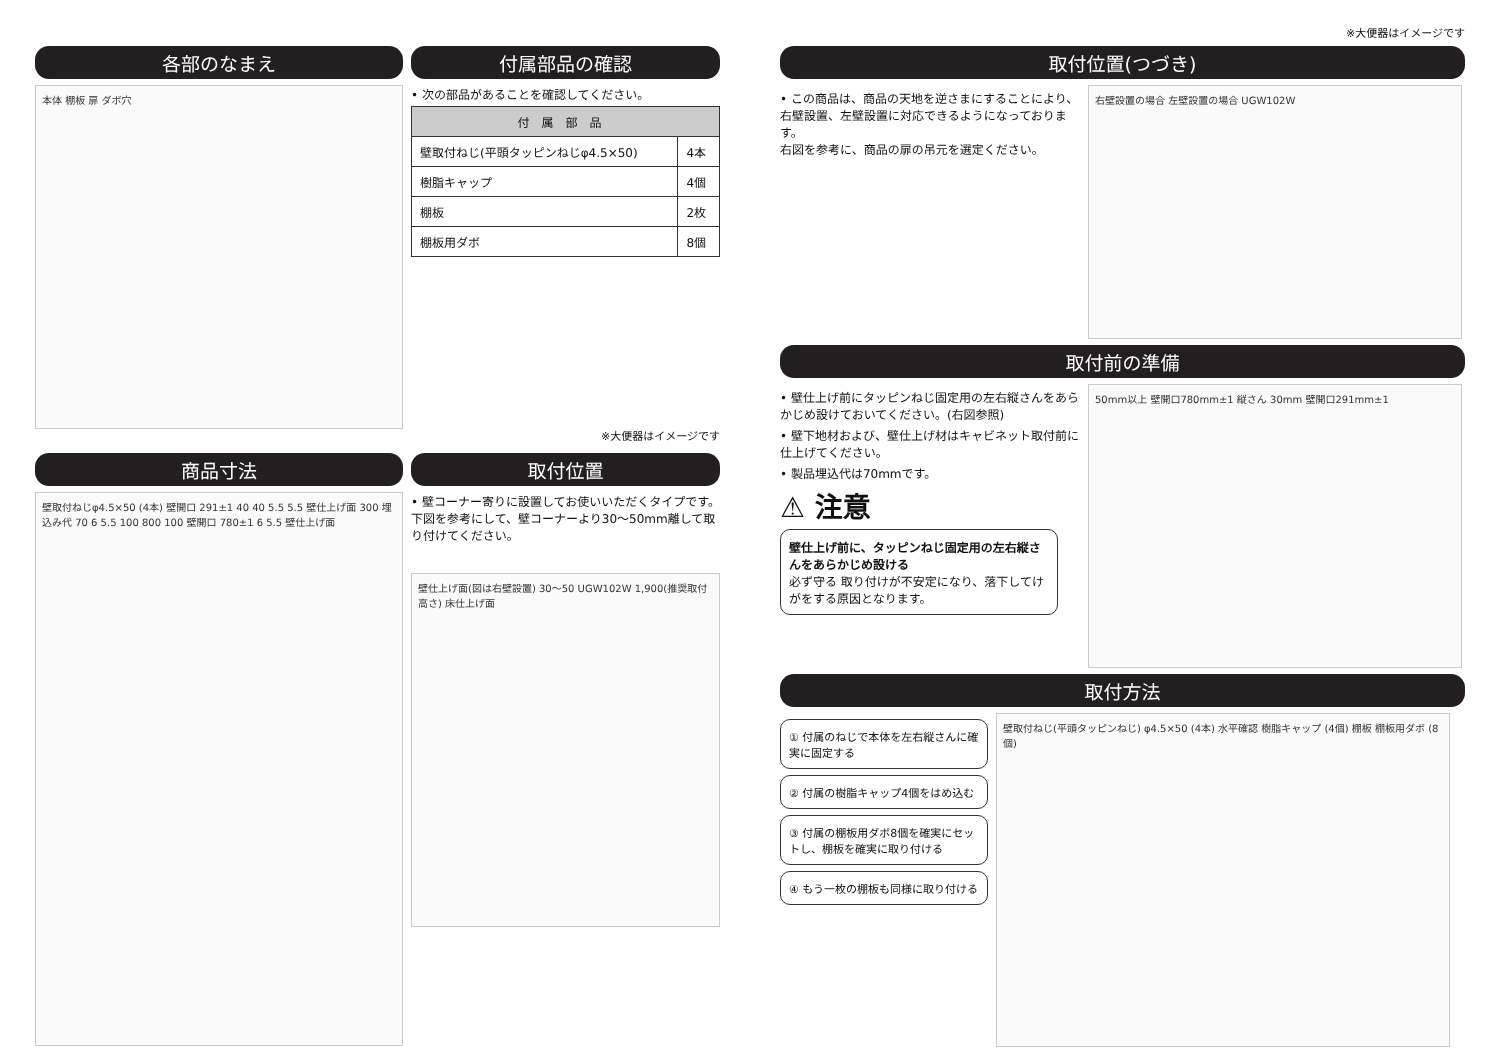各部のなまえ
本体 棚板 扉 ダボ穴
付属部品の確認
• 次の部品があることを確認してください。
| 付属部品 | |
| --- | --- |
| 壁取付ねじ(平頭タッピンねじφ4.5×50) | 4本 |
| 樹脂キャップ | 4個 |
| 棚板 | 2枚 |
| 棚板用ダボ | 8個 |
※大便器はイメージです
商品寸法
壁取付ねじφ4.5×50 (4本) 壁開口 291±1 40 40 5.5 5.5 壁仕上げ面 300 埋込み代 70 6 5.5 100 800 100 壁開口 780±1 6 5.5 壁仕上げ面
取付位置
• 壁コーナー寄りに設置してお使いいただくタイプです。下図を参考にして、壁コーナーより30〜50mm離して取り付けてください。
壁仕上げ面(図は右壁設置) 30〜50 UGW102W 1,900(推奨取付高さ) 床仕上げ面
※大便器はイメージです
取付位置(つづき)
• この商品は、商品の天地を逆さまにすることにより、右壁設置、左壁設置に対応できるようになっております。
右図を参考に、商品の扉の吊元を選定ください。
右壁設置の場合 左壁設置の場合 UGW102W
取付前の準備
• 壁仕上げ前にタッピンねじ固定用の左右縦さんをあらかじめ設けておいてください。(右図参照)
• 壁下地材および、壁仕上げ材はキャビネット取付前に仕上げてください。
• 製品埋込代は70mmです。
⚠ 注意
壁仕上げ前に、タッピンねじ固定用の左右縦さんをあらかじめ設ける
必ず守る 取り付けが不安定になり、落下してけがをする原因となります。
50mm以上 壁開口780mm±1 縦さん 30mm 壁開口291mm±1
取付方法
① 付属のねじで本体を左右縦さんに確実に固定する
② 付属の樹脂キャップ4個をはめ込む
③ 付属の棚板用ダボ8個を確実にセットし、棚板を確実に取り付ける
④ もう一枚の棚板も同様に取り付ける
壁取付ねじ(平頭タッピンねじ) φ4.5×50 (4本) 水平確認 樹脂キャップ (4個) 棚板 棚板用ダボ (8個)